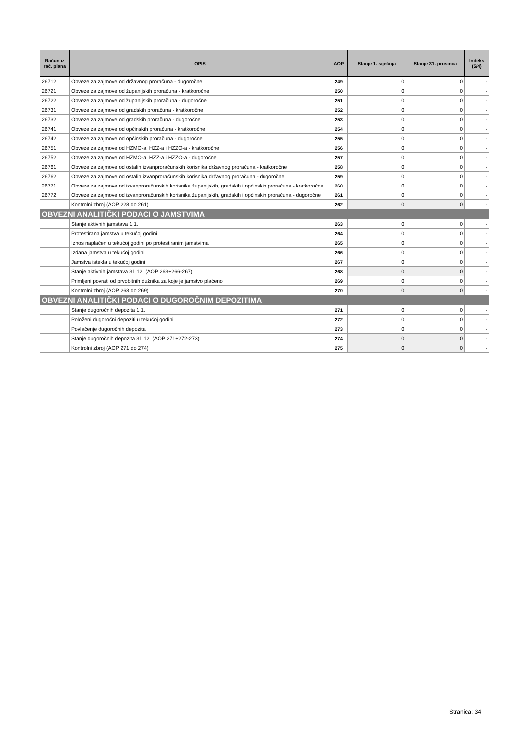| Račun iz rač. plana | OPIS | AOP | Stanje 1. siječnja | Stanje 31. prosinca | Indeks (5/4) |
| --- | --- | --- | --- | --- | --- |
| 26712 | Obveze za zajmove od državnog proračuna - dugoročne | 249 | 0 | 0 | - |
| 26721 | Obveze za zajmove od županijskih proračuna - kratkoročne | 250 | 0 | 0 | - |
| 26722 | Obveze za zajmove od županijskih proračuna - dugoročne | 251 | 0 | 0 | - |
| 26731 | Obveze za zajmove od gradskih proračuna - kratkoročne | 252 | 0 | 0 | - |
| 26732 | Obveze za zajmove od gradskih proračuna - dugoročne | 253 | 0 | 0 | - |
| 26741 | Obveze za zajmove od općinskih proračuna - kratkoročne | 254 | 0 | 0 | - |
| 26742 | Obveze za zajmove od općinskih proračuna - dugoročne | 255 | 0 | 0 | - |
| 26751 | Obveze za zajmove od HZMO-a, HZZ-a i HZZO-a - kratkoročne | 256 | 0 | 0 | - |
| 26752 | Obveze za zajmove od HZMO-a, HZZ-a i HZZO-a - dugoročne | 257 | 0 | 0 | - |
| 26761 | Obveze za zajmove od ostalih izvanproračunskih korisnika državnog proračuna - kratkoročne | 258 | 0 | 0 | - |
| 26762 | Obveze za zajmove od ostalih izvanproračunskih korisnika državnog proračuna - dugoročne | 259 | 0 | 0 | - |
| 26771 | Obveze za zajmove od izvanproračunskih korisnika županijskih, gradskih i općinskih proračuna - kratkoročne | 260 | 0 | 0 | - |
| 26772 | Obveze za zajmove od izvanproračunskih korisnika županijskih, gradskih i općinskih proračuna - dugoročne | 261 | 0 | 0 | - |
| | Kontrolni zbroj (AOP 228 do 261) | 262 | 0 | 0 | - |
| OBVEZNI ANALITIČKI PODACI O JAMSTVIMA | | | | | |
| | Stanje aktivnih jamstava 1.1. | 263 | 0 | 0 | - |
| | Protestirana jamstva u tekućoj godini | 264 | 0 | 0 | - |
| | Iznos naplaćen u tekućoj godini po protestiranim jamstvima | 265 | 0 | 0 | - |
| | Izdana jamstva u tekućoj godini | 266 | 0 | 0 | - |
| | Jamstva istekla u tekućoj godini | 267 | 0 | 0 | - |
| | Stanje aktivnih jamstava 31.12. (AOP 263+266-267) | 268 | 0 | 0 | - |
| | Primljeni povrati od prvobitnih dužnika za koje je jamstvo plaćeno | 269 | 0 | 0 | - |
| | Kontrolni zbroj (AOP 263 do 269) | 270 | 0 | 0 | - |
| OBVEZNI ANALITIČKI PODACI O DUGOROČNIM DEPOZITIMA | | | | | |
| | Stanje dugoročnih depozita 1.1. | 271 | 0 | 0 | - |
| | Položeni dugoročni depoziti u tekućoj godini | 272 | 0 | 0 | - |
| | Povlačenje dugoročnih depozita | 273 | 0 | 0 | - |
| | Stanje dugoročnih depozita 31.12. (AOP 271+272-273) | 274 | 0 | 0 | - |
| | Kontrolni zbroj (AOP 271 do 274) | 275 | 0 | 0 | - |
Stranica: 34